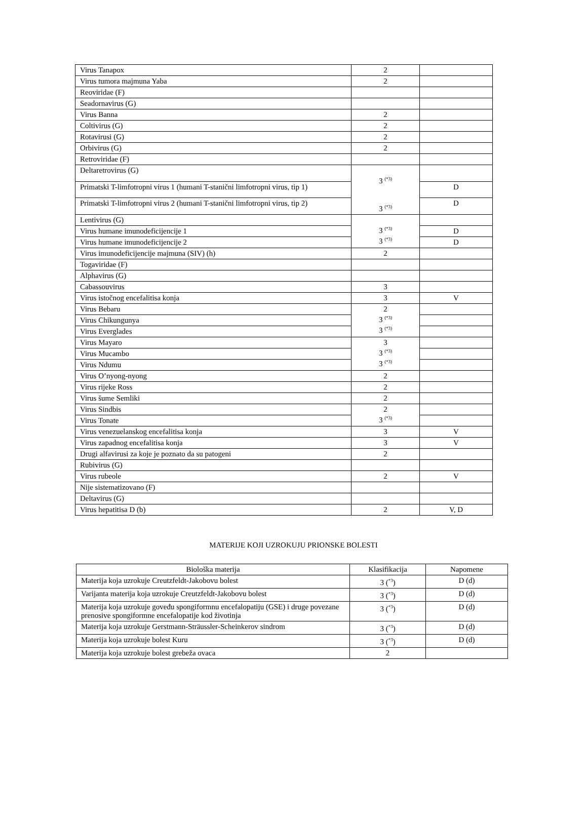| Virus Tanapox | 2 | |
| Virus tumora majmuna Yaba | 2 | |
| Reoviridae (F) | | |
| Seadornavirus (G) | | |
| Virus Banna | 2 | |
| Coltivirus (G) | 2 | |
| Rotavirusi (G) | 2 | |
| Orbivirus (G) | 2 | |
| Retroviridae (F) | | |
| Deltaretrovirus (G) | 3 <sup>(*3)</sup> 3 <sup>(*3)</sup> | |
| Primatski T-limfotropni virus 1 (humani T-stanični limfotropni virus, tip 1) | | D |
| Primatski T-limfotropni virus 2 (humani T-stanični limfotropni virus, tip 2) | | D |
| Lentivirus (G) | 3 <sup>(*3)</sup> 3 <sup>(*3)</sup> | |
| Virus humane imunodeficijencije 1 | | D |
| Virus humane imunodeficijencije 2 | | D |
| Virus imunodeficijencije majmuna (SIV) (h) | 2 | |
| Togaviridae (F) | | |
| Alphavirus (G) | | |
| Cabassouvirus | 3 | |
| Virus istočnog encefalitisa konja | 3 | V |
| Virus Bebaru | 2 3 <sup>(*3)</sup> 3 <sup>(*3)</sup> | |
| Virus Chikungunya | | |
| Virus Everglades | | |
| Virus Mayaro | 3 3 <sup>(*3)</sup> 3 <sup>(*3)</sup> | |
| Virus Mucambo | | |
| Virus Ndumu | | |
| Virus O’nyong-nyong | 2 | |
| Virus rijeke Ross | 2 | |
| Virus šume Semliki | 2 | |
| Virus Sindbis | 2 3 <sup>(*3)</sup> | |
| Virus Tonate | | |
| Virus venezuelanskog encefalitisa konja | 3 | V |
| Virus zapadnog encefalitisa konja | 3 | V |
| Drugi alfavirusi za koje je poznato da su patogeni | 2 | |
| Rubivirus (G) | | |
| Virus rubeole | 2 | V |
| Nije sistematizovano (F) | | |
| Deltavirus (G) | | |
| Virus hepatitisa D (b) | 2 | V, D |
MATERIJE KOJI UZROKUJU PRIONSKE BOLESTI
| Biološka materija | Klasifikacija | Napomene |
| --- | --- | --- |
| Materija koja uzrokuje Creutzfeldt-Jakobovu bolest | 3 (<sup>*3</sup>) | D (d) |
| Varijanta materija koja uzrokuje Creutzfeldt-Jakobovu bolest | 3 (<sup>*3</sup>) | D (d) |
| Materija koja uzrokuje goveđu spongiformnu encefalopatiju (GSE) i druge povezane prenosive spongiformne encefalopatije kod životinja | 3 (<sup>*3</sup>) | D (d) |
| Materija koja uzrokuje Gerstmann-Sträussler-Scheinkerov sindrom | 3 (<sup>*3</sup>) | D (d) |
| Materija koja uzrokuje bolest Kuru | 3 (<sup>*3</sup>) | D (d) |
| Materija koja uzrokuje bolest grebeža ovaca | 2 | |